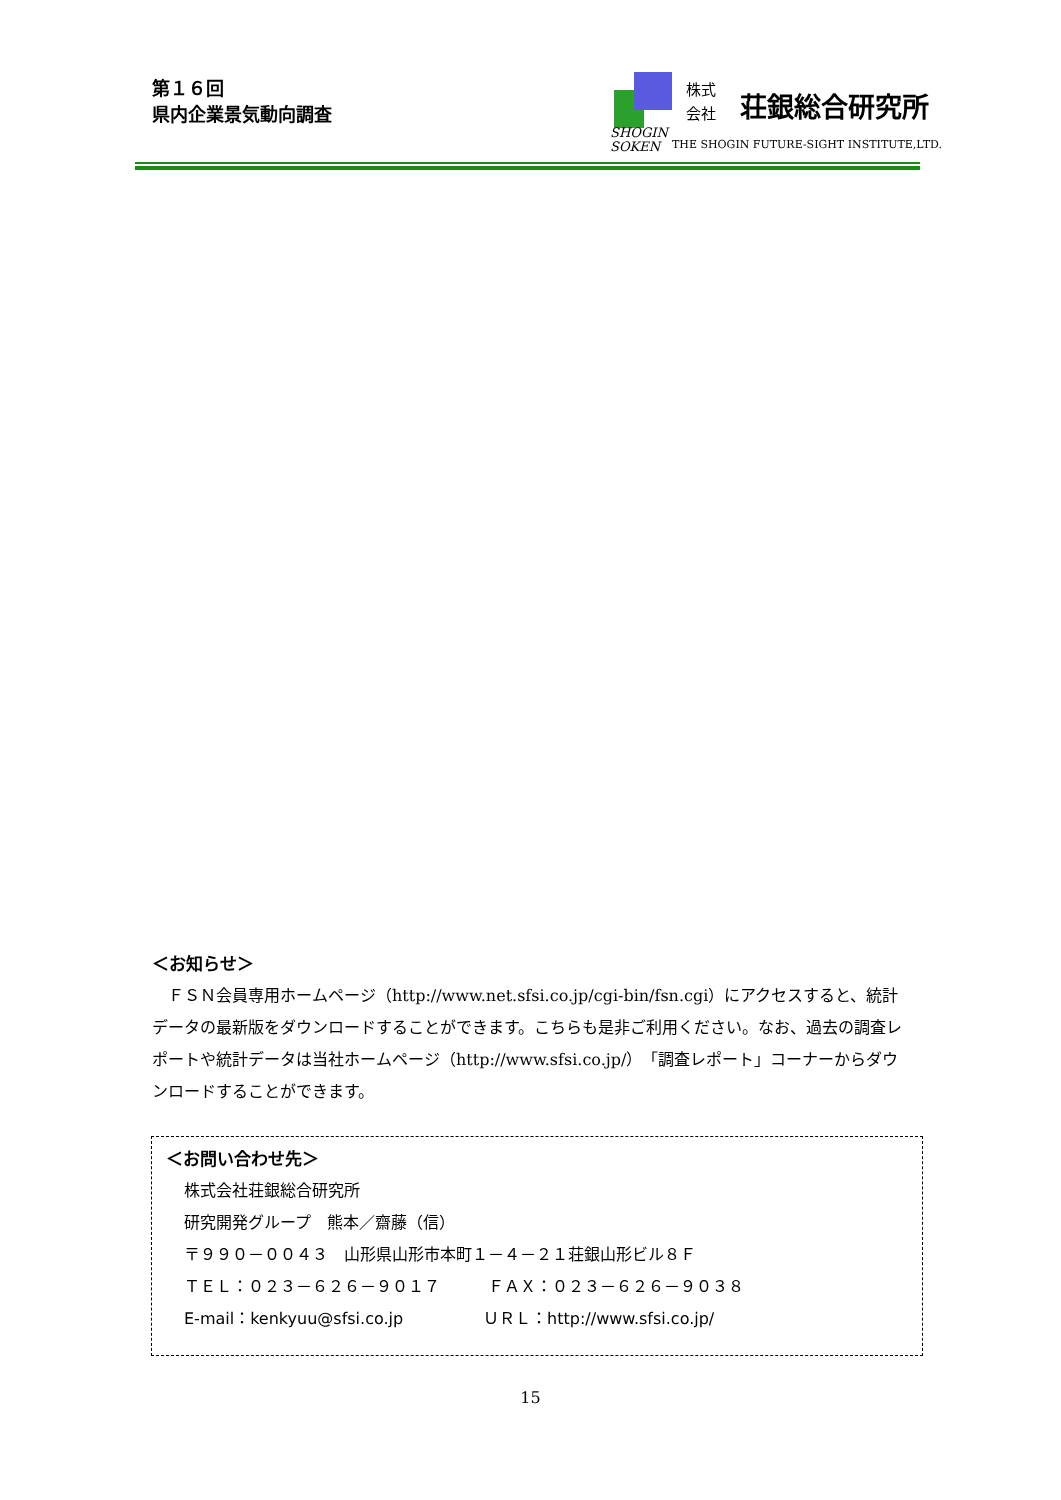第１６回
県内企業景気動向調査
株式
会社
荘銀総合研究所
SHOGIN
SOKEN
THE SHOGIN FUTURE-SIGHT INSTITUTE,LTD.
＜お知らせ＞
　ＦＳＮ会員専用ホームページ（http://www.net.sfsi.co.jp/cgi-bin/fsn.cgi）にアクセスすると、統計データの最新版をダウンロードすることができます。こちらも是非ご利用ください。なお、過去の調査レポートや統計データは当社ホームページ（http://www.sfsi.co.jp/）「調査レポート」コーナーからダウンロードすることができます。
＜お問い合わせ先＞
株式会社荘銀総合研究所
研究開発グループ　熊本／齋藤（信）
〒９９０－００４３　山形県山形市本町１－４－２１荘銀山形ビル８Ｆ
ＴＥＬ：０２３－６２６－９０１７　　　ＦＡＸ：０２３－６２６－９０３８
E-mail：kenkyuu@sfsi.co.jp　　　　　ＵＲＬ：http://www.sfsi.co.jp/
15